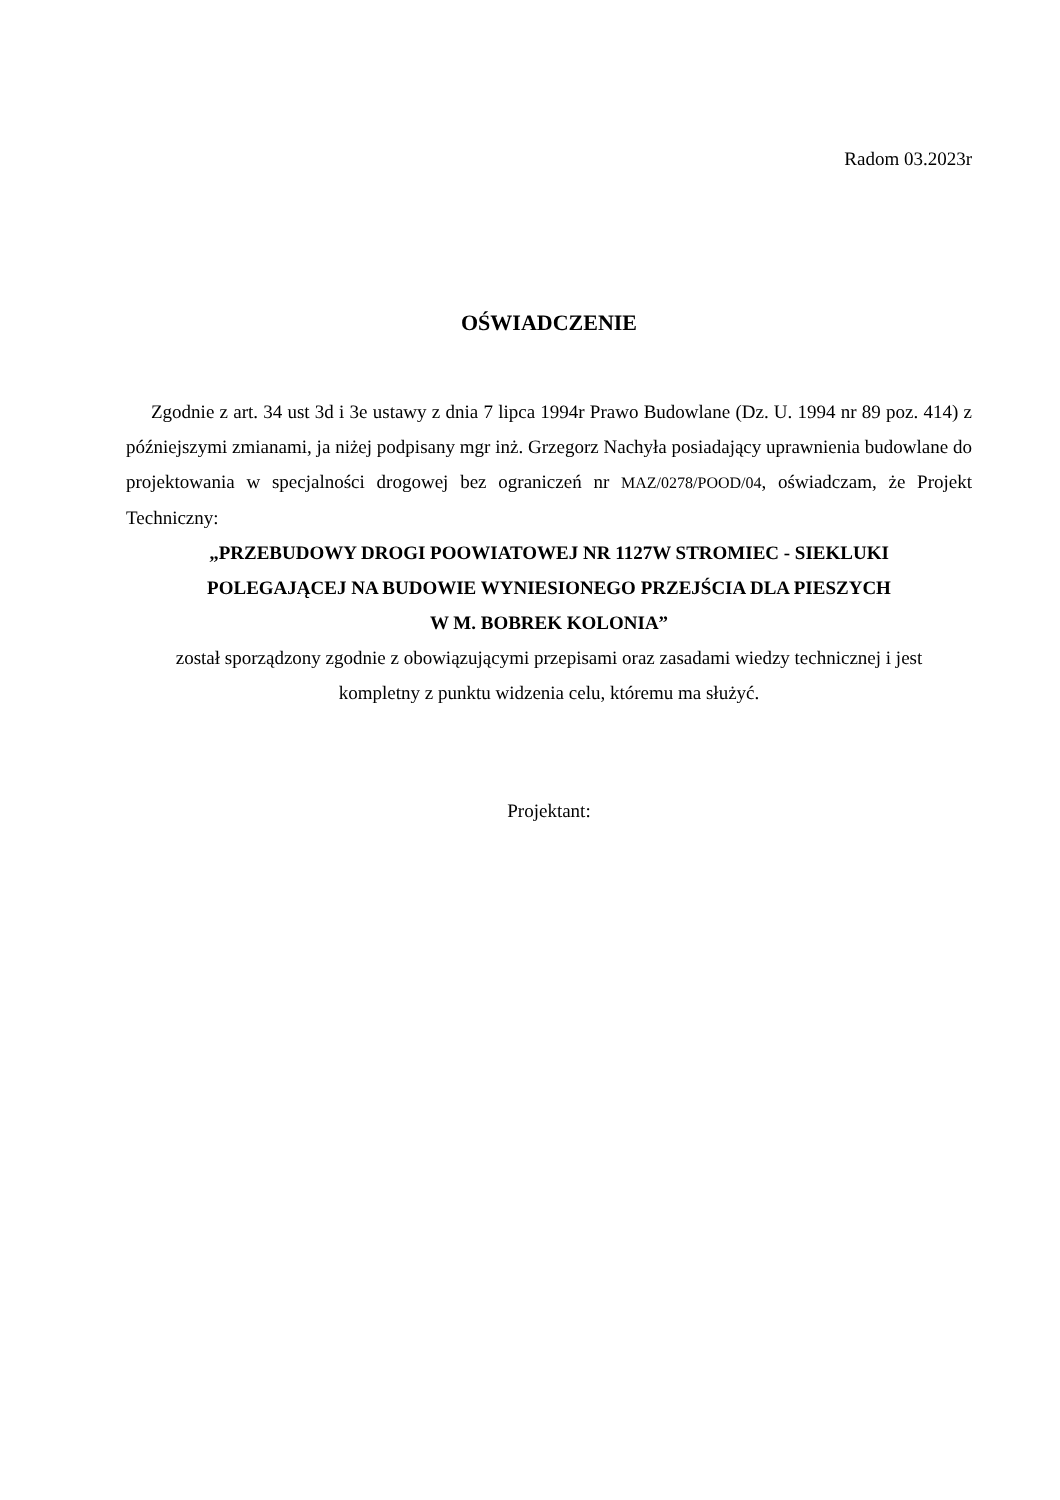Radom 03.2023r
OŚWIADCZENIE
Zgodnie z art. 34 ust 3d i 3e ustawy z dnia 7 lipca 1994r Prawo Budowlane (Dz. U. 1994 nr 89 poz. 414) z późniejszymi zmianami, ja niżej podpisany mgr inż. Grzegorz Nachyła posiadający uprawnienia budowlane do projektowania w specjalności drogowej bez ograniczeń nr MAZ/0278/POOD/04, oświadczam, że Projekt Techniczny:
„PRZEBUDOWY DROGI POOWIATOWEJ NR 1127W STROMIEC - SIEKLUKI
POLEGAJĄCEJ NA BUDOWIE WYNIESIONEGO PRZEJŚCIA DLA PIESZYCH
W M. BOBREK KOLONIA”
został sporządzony zgodnie z obowiązującymi przepisami oraz zasadami wiedzy technicznej i jest
kompletny z punktu widzenia celu, któremu ma służyć.
Projektant: